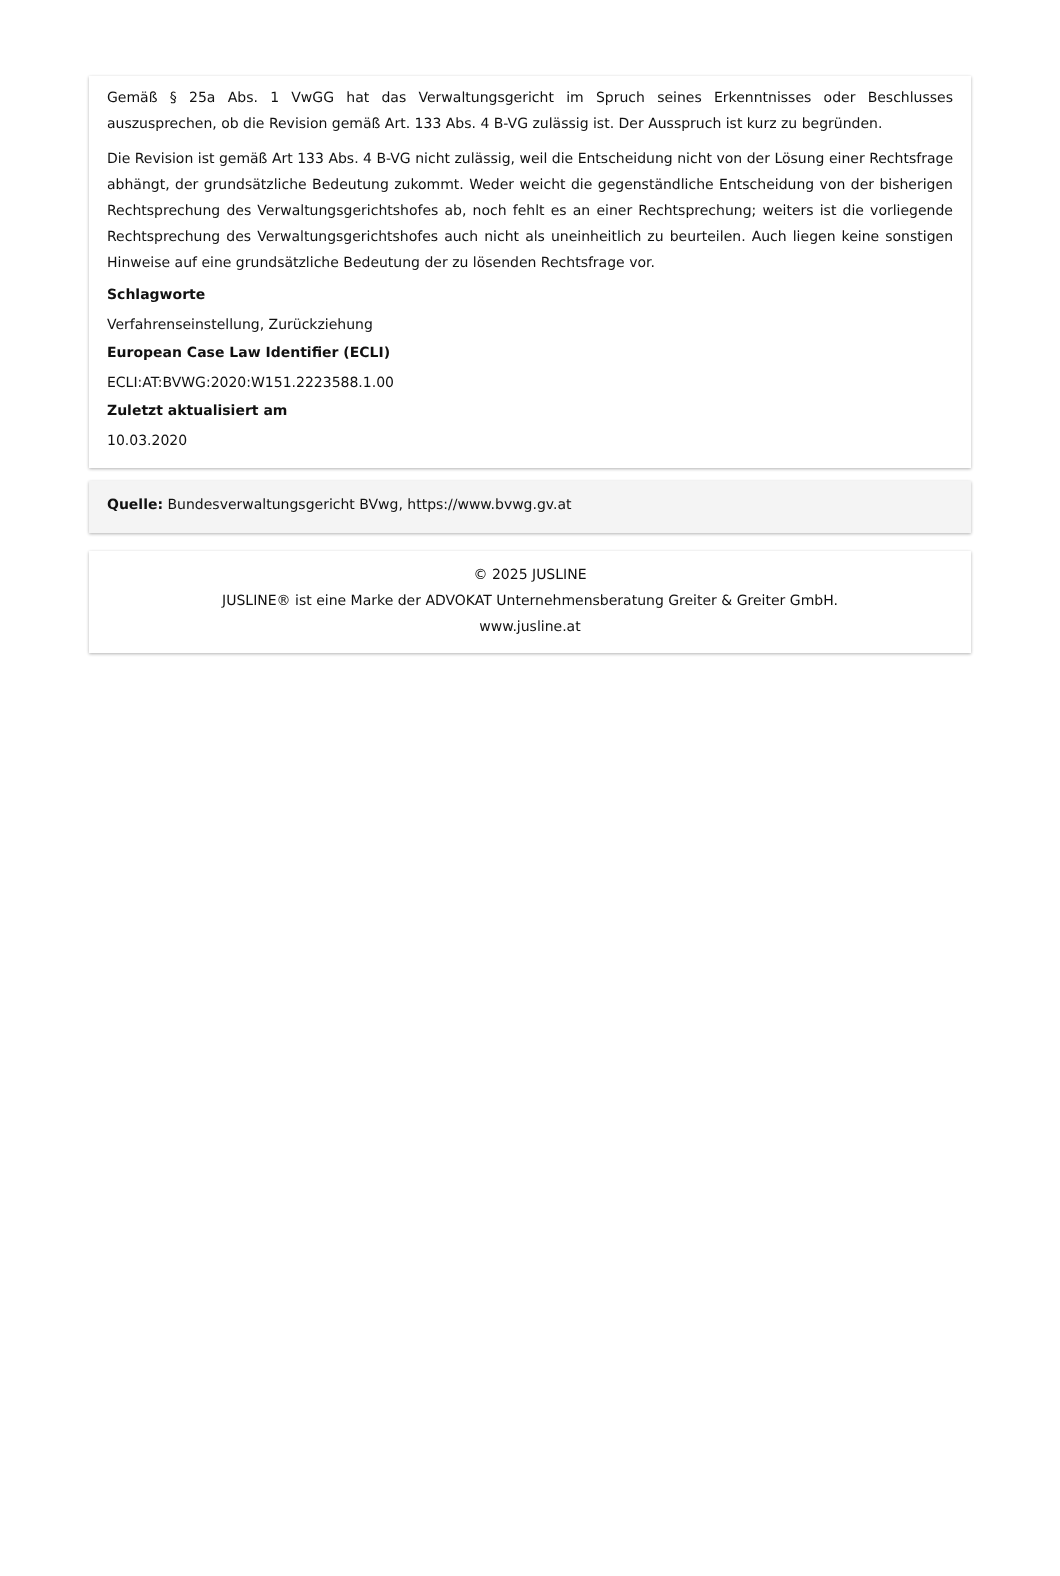Gemäß § 25a Abs. 1 VwGG hat das Verwaltungsgericht im Spruch seines Erkenntnisses oder Beschlusses auszusprechen, ob die Revision gemäß Art. 133 Abs. 4 B-VG zulässig ist. Der Ausspruch ist kurz zu begründen.
Die Revision ist gemäß Art 133 Abs. 4 B-VG nicht zulässig, weil die Entscheidung nicht von der Lösung einer Rechtsfrage abhängt, der grundsätzliche Bedeutung zukommt. Weder weicht die gegenständliche Entscheidung von der bisherigen Rechtsprechung des Verwaltungsgerichtshofes ab, noch fehlt es an einer Rechtsprechung; weiters ist die vorliegende Rechtsprechung des Verwaltungsgerichtshofes auch nicht als uneinheitlich zu beurteilen. Auch liegen keine sonstigen Hinweise auf eine grundsätzliche Bedeutung der zu lösenden Rechtsfrage vor.
Schlagworte
Verfahrenseinstellung, Zurückziehung
European Case Law Identifier (ECLI)
ECLI:AT:BVWG:2020:W151.2223588.1.00
Zuletzt aktualisiert am
10.03.2020
Quelle: Bundesverwaltungsgericht BVwg, https://www.bvwg.gv.at
© 2025 JUSLINE
JUSLINE® ist eine Marke der ADVOKAT Unternehmensberatung Greiter & Greiter GmbH.
www.jusline.at